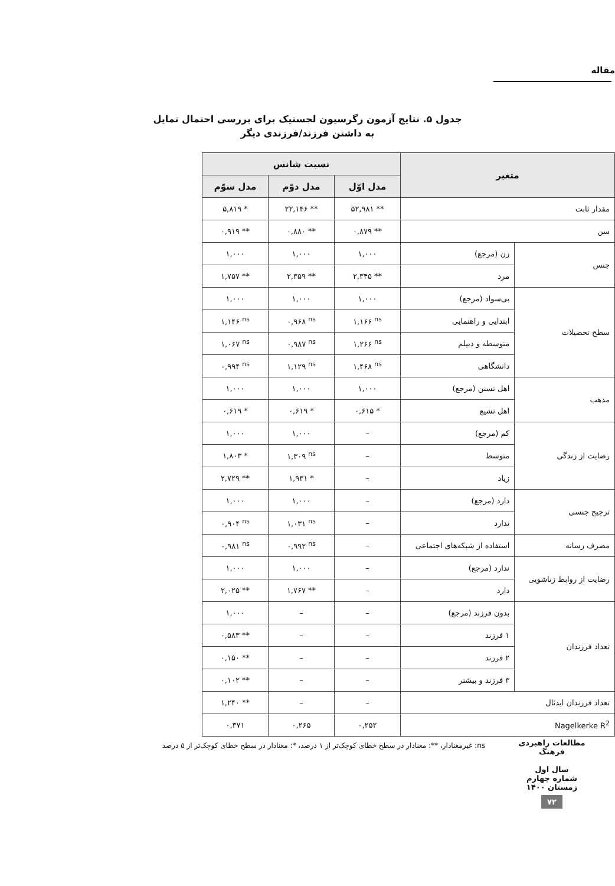مقاله
جدول ۵. نتایج آزمون رگرسیون لجستیک برای بررسی احتمال تمایل
به داشتن فرزند/فرزندی دیگر
| متغیر | | نسبت شانس | | |
| --- | --- | --- | --- | --- |
| | | مدل اوّل | مدل دوّم | مدل سوّم |
| مقدار ثابت | | ۵۲,۹۸۱ ** | ۲۲,۱۴۶ ** | ۵,۸۱۹ * |
| سن | | ۰,۸۷۹ ** | ۰,۸۸۰ ** | ۰,۹۱۹ ** |
| جنس | زن (مرجع) | ۱,۰۰۰ | ۱,۰۰۰ | ۱,۰۰۰ |
| | مرد | ۲,۳۴۵ ** | ۲,۳۵۹ ** | ۱,۷۵۷ ** |
| سطح تحصیلات | بی‌سواد (مرجع) | ۱,۰۰۰ | ۱,۰۰۰ | ۱,۰۰۰ |
| | ابتدایی و راهنمایی | ۱,۱۶۶ <sup>ns</sup> | ۰,۹۶۸ <sup>ns</sup> | ۱,۱۴۶ <sup>ns</sup> |
| | متوسطه و دیپلم | ۱,۲۶۶ <sup>ns</sup> | ۰,۹۸۷ <sup>ns</sup> | ۱,۰۶۷ <sup>ns</sup> |
| | دانشگاهی | ۱,۴۶۸ <sup>ns</sup> | ۱,۱۲۹ <sup>ns</sup> | ۰,۹۹۴ <sup>ns</sup> |
| مذهب | اهل تسنن (مرجع) | ۱,۰۰۰ | ۱,۰۰۰ | ۱,۰۰۰ |
| | اهل تشیع | ۰,۶۱۵ * | ۰,۶۱۹ * | ۰,۶۱۹ * |
| رضایت از زندگی | کم (مرجع) | – | ۱,۰۰۰ | ۱,۰۰۰ |
| | متوسط | – | ۱,۳۰۹ <sup>ns</sup> | ۱,۸۰۳ * |
| | زیاد | – | ۱,۹۳۱ * | ۲,۷۲۹ ** |
| ترجیح جنسی | دارد (مرجع) | – | ۱,۰۰۰ | ۱,۰۰۰ |
| | ندارد | – | ۱,۰۳۱ <sup>ns</sup> | ۰,۹۰۴ <sup>ns</sup> |
| مصرف رسانه | استفاده از شبکه‌های اجتماعی | – | ۰,۹۹۲ <sup>ns</sup> | ۰,۹۸۱ <sup>ns</sup> |
| رضایت از روابط زناشویی | ندارد (مرجع) | – | ۱,۰۰۰ | ۱,۰۰۰ |
| | دارد | – | ۱,۷۶۷ ** | ۲,۰۲۵ ** |
| تعداد فرزندان | بدون فرزند (مرجع) | – | – | ۱,۰۰۰ |
| | ۱ فرزند | – | – | ۰,۵۸۳ ** |
| | ۲ فرزند | – | – | ۰,۱۵۰ ** |
| | ۳ فرزند و بیشتر | – | – | ۰,۱۰۲ ** |
| تعداد فرزندان ایدئال | | – | – | ۱,۲۴۰ ** |
| Nagelkerke R<sup>2</sup> | | ۰,۲۵۲ | ۰,۲۶۵ | ۰,۳۷۱ |
ns: غیرمعنادار، **: معنادار در سطح خطای کوچک‌تر از ۱ درصد، *: معنادار در سطح خطای کوچک‌تر از ۵ درصد
مطالعات راهبردی فرهنگ
سال اول
شماره چهارم
زمستان ۱۴۰۰
۷۲